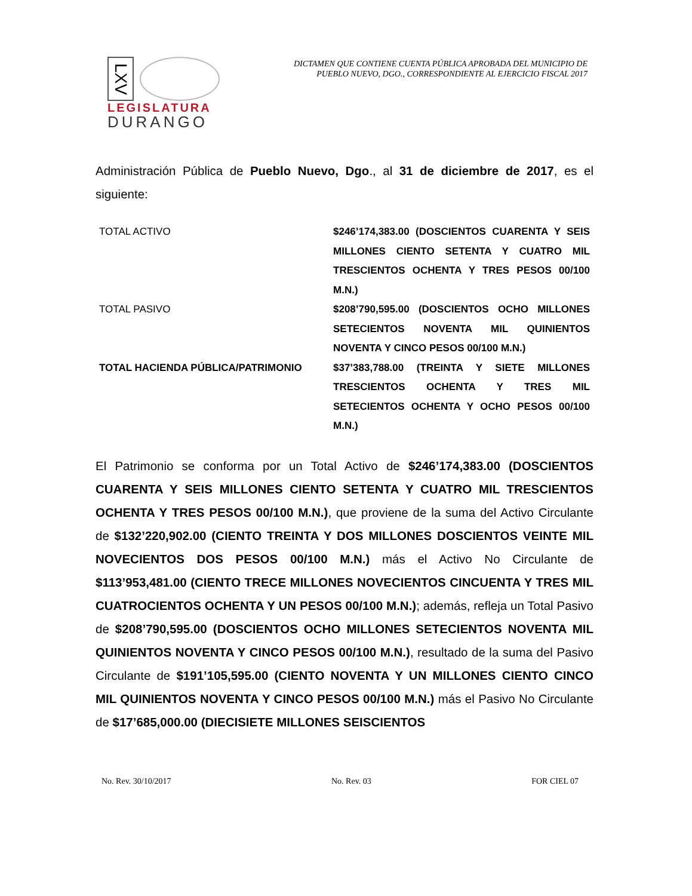LXV
LEGISLATURA
DURANGO
DICTAMEN QUE CONTIENE CUENTA PÚBLICA APROBADA DEL MUNICIPIO DE
PUEBLO NUEVO, DGO., CORRESPONDIENTE AL EJERCICIO FISCAL 2017
Administración Pública de Pueblo Nuevo, Dgo., al 31 de diciembre de 2017, es el siguiente:
| TOTAL ACTIVO | $246’174,383.00 (DOSCIENTOS CUARENTA Y SEIS MILLONES CIENTO SETENTA Y CUATRO MIL TRESCIENTOS OCHENTA Y TRES PESOS 00/100 M.N.) |
| TOTAL PASIVO | $208’790,595.00 (DOSCIENTOS OCHO MILLONES SETECIENTOS NOVENTA MIL QUINIENTOS NOVENTA Y CINCO PESOS 00/100 M.N.) |
| TOTAL HACIENDA PÚBLICA/PATRIMONIO | $37’383,788.00 (TREINTA Y SIETE MILLONES TRESCIENTOS OCHENTA Y TRES MIL SETECIENTOS OCHENTA Y OCHO PESOS 00/100 M.N.) |
El Patrimonio se conforma por un Total Activo de $246’174,383.00 (DOSCIENTOS CUARENTA Y SEIS MILLONES CIENTO SETENTA Y CUATRO MIL TRESCIENTOS OCHENTA Y TRES PESOS 00/100 M.N.), que proviene de la suma del Activo Circulante de $132’220,902.00 (CIENTO TREINTA Y DOS MILLONES DOSCIENTOS VEINTE MIL NOVECIENTOS DOS PESOS 00/100 M.N.) más el Activo No Circulante de $113’953,481.00 (CIENTO TRECE MILLONES NOVECIENTOS CINCUENTA Y TRES MIL CUATROCIENTOS OCHENTA Y UN PESOS 00/100 M.N.); además, refleja un Total Pasivo de $208’790,595.00 (DOSCIENTOS OCHO MILLONES SETECIENTOS NOVENTA MIL QUINIENTOS NOVENTA Y CINCO PESOS 00/100 M.N.), resultado de la suma del Pasivo Circulante de $191’105,595.00 (CIENTO NOVENTA Y UN MILLONES CIENTO CINCO MIL QUINIENTOS NOVENTA Y CINCO PESOS 00/100 M.N.) más el Pasivo No Circulante de $17’685,000.00 (DIECISIETE MILLONES SEISCIENTOS
No. Rev. 30/10/2017 No. Rev. 03 FOR CIEL 07